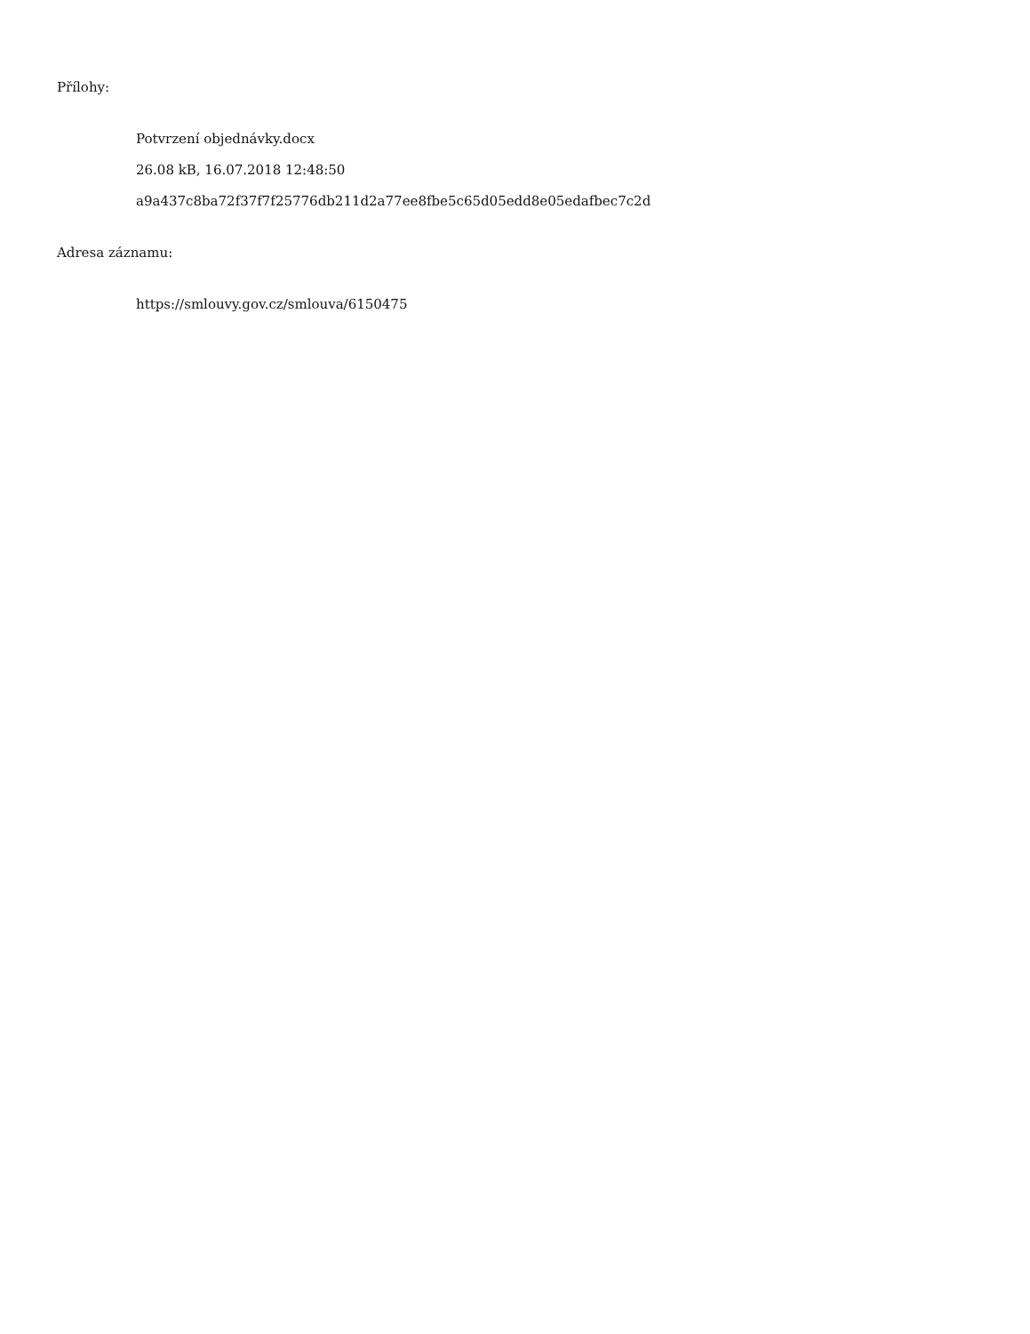Přílohy:
Potvrzení objednávky.docx
26.08 kB, 16.07.2018 12:48:50
a9a437c8ba72f37f7f25776db211d2a77ee8fbe5c65d05edd8e05edafbec7c2d
Adresa záznamu:
https://smlouvy.gov.cz/smlouva/6150475